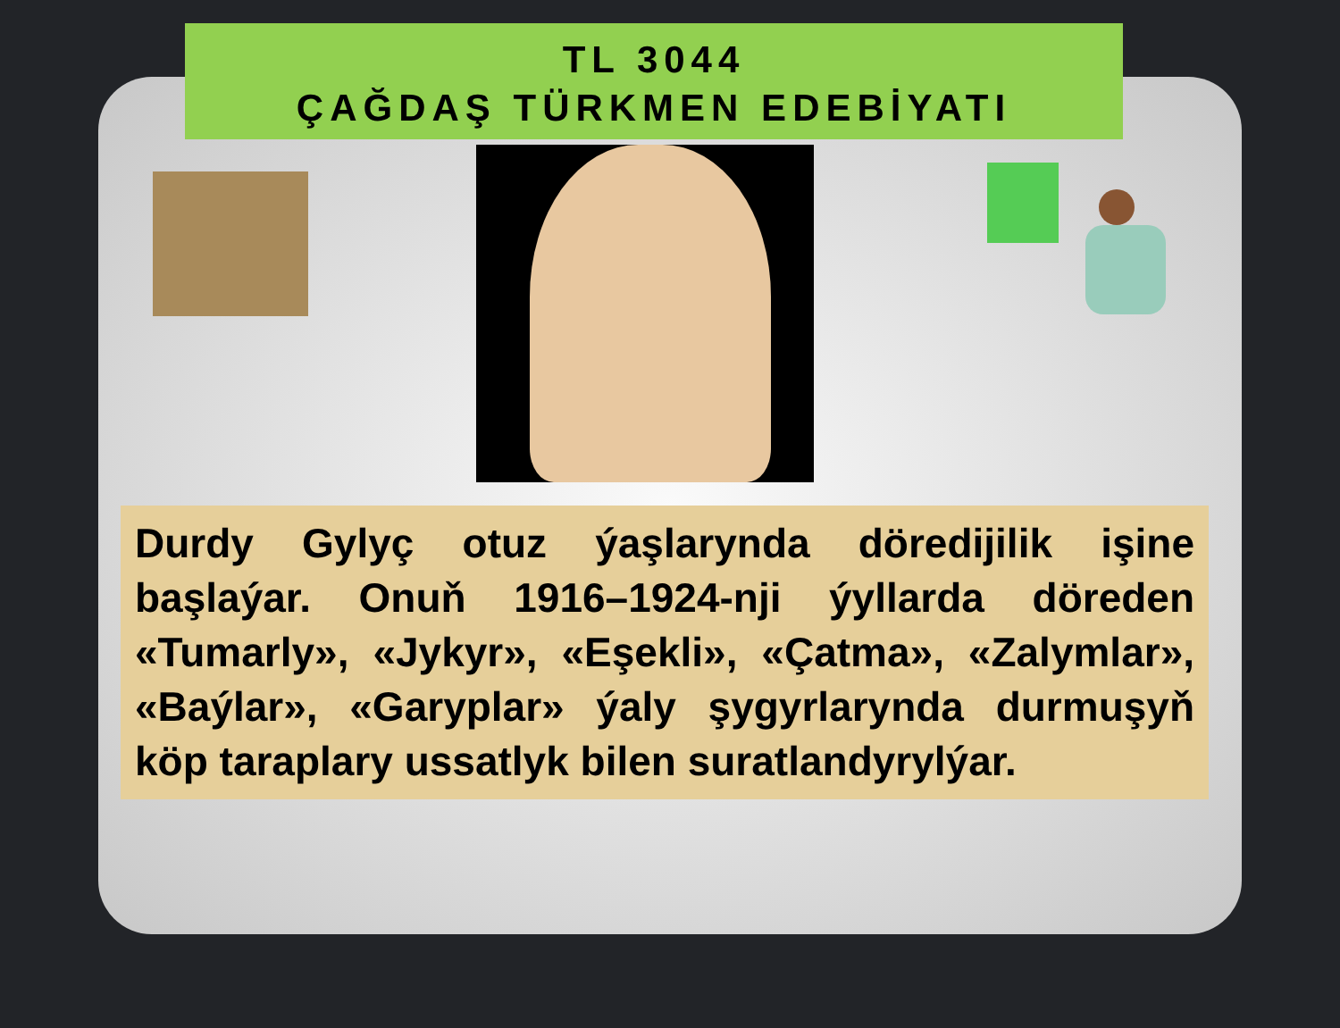TL 3044
ÇAĞDAŞ TÜRKMEN EDEBİYATI
Durdy Gylyç otuz ýaşlarynda döredijilik işine başlaýar. Onuň 1916–1924-nji ýyllarda döreden «Tumarly», «Jykyr», «Eşekli», «Çatma», «Zalymlar», «Baýlar», «Garyplar» ýaly şygyrlarynda durmuşyň köp taraplary ussatlyk bilen suratlandyrylýar.